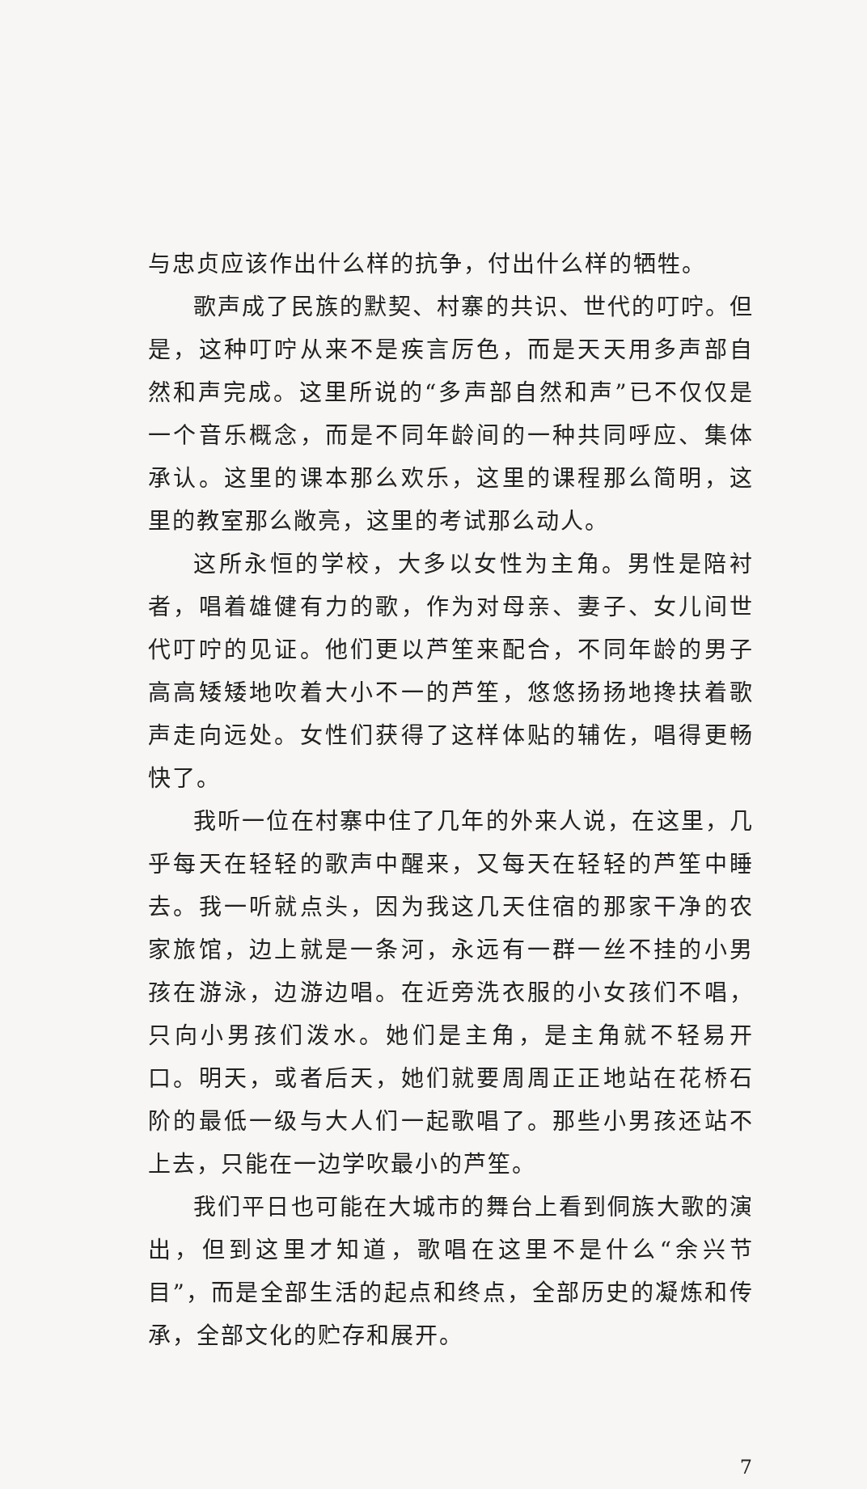与忠贞应该作出什么样的抗争，付出什么样的牺牲。
歌声成了民族的默契、村寨的共识、世代的叮咛。但是，这种叮咛从来不是疾言厉色，而是天天用多声部自然和声完成。这里所说的“多声部自然和声”已不仅仅是一个音乐概念，而是不同年龄间的一种共同呼应、集体承认。这里的课本那么欢乐，这里的课程那么简明，这里的教室那么敞亮，这里的考试那么动人。
这所永恒的学校，大多以女性为主角。男性是陪衬者，唱着雄健有力的歌，作为对母亲、妻子、女儿间世代叮咛的见证。他们更以芦笙来配合，不同年龄的男子高高矮矮地吹着大小不一的芦笙，悠悠扬扬地搀扶着歌声走向远处。女性们获得了这样体贴的辅佐，唱得更畅快了。
我听一位在村寨中住了几年的外来人说，在这里，几乎每天在轻轻的歌声中醒来，又每天在轻轻的芦笙中睡去。我一听就点头，因为我这几天住宿的那家干净的农家旅馆，边上就是一条河，永远有一群一丝不挂的小男孩在游泳，边游边唱。在近旁洗衣服的小女孩们不唱，只向小男孩们泼水。她们是主角，是主角就不轻易开口。明天，或者后天，她们就要周周正正地站在花桥石阶的最低一级与大人们一起歌唱了。那些小男孩还站不上去，只能在一边学吹最小的芦笙。
我们平日也可能在大城市的舞台上看到侗族大歌的演出，但到这里才知道，歌唱在这里不是什么“余兴节目”，而是全部生活的起点和终点，全部历史的凝炼和传承，全部文化的贮存和展开。
7